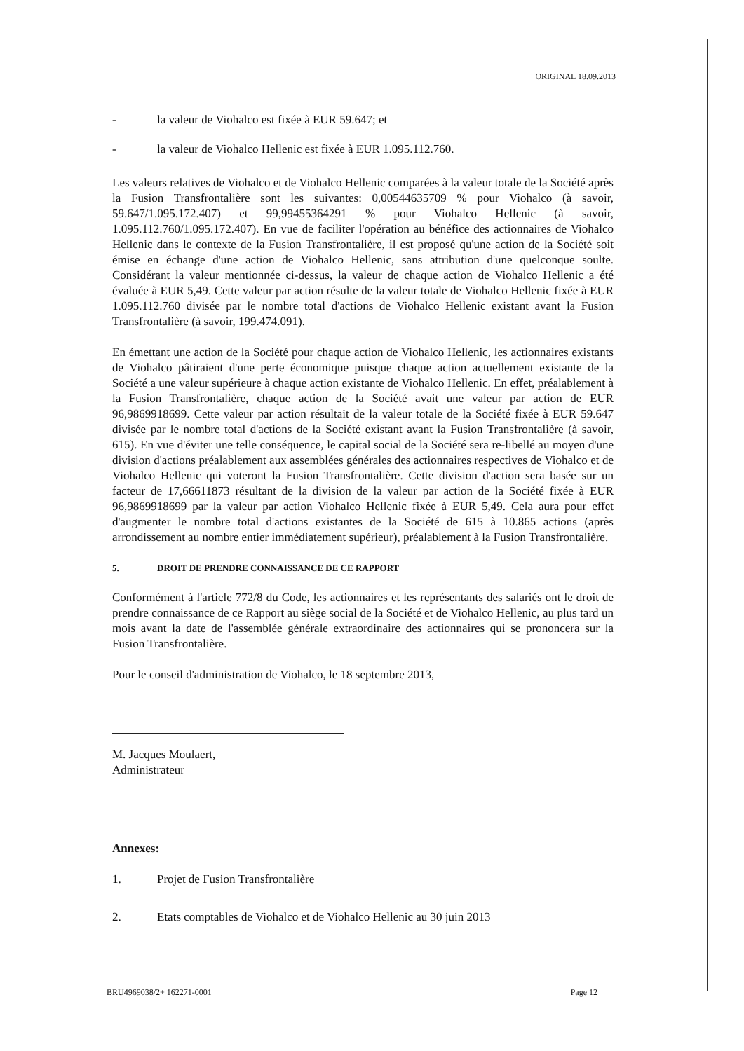ORIGINAL 18.09.2013
- la valeur de Viohalco est fixée à EUR 59.647; et
- la valeur de Viohalco Hellenic est fixée à EUR 1.095.112.760.
Les valeurs relatives de Viohalco et de Viohalco Hellenic comparées à la valeur totale de la Société après la Fusion Transfrontalière sont les suivantes: 0,00544635709 % pour Viohalco (à savoir, 59.647/1.095.172.407) et 99,99455364291 % pour Viohalco Hellenic (à savoir, 1.095.112.760/1.095.172.407). En vue de faciliter l'opération au bénéfice des actionnaires de Viohalco Hellenic dans le contexte de la Fusion Transfrontalière, il est proposé qu'une action de la Société soit émise en échange d'une action de Viohalco Hellenic, sans attribution d'une quelconque soulte. Considérant la valeur mentionnée ci-dessus, la valeur de chaque action de Viohalco Hellenic a été évaluée à EUR 5,49. Cette valeur par action résulte de la valeur totale de Viohalco Hellenic fixée à EUR 1.095.112.760 divisée par le nombre total d'actions de Viohalco Hellenic existant avant la Fusion Transfrontalière (à savoir, 199.474.091).
En émettant une action de la Société pour chaque action de Viohalco Hellenic, les actionnaires existants de Viohalco pâtiraient d'une perte économique puisque chaque action actuellement existante de la Société a une valeur supérieure à chaque action existante de Viohalco Hellenic. En effet, préalablement à la Fusion Transfrontalière, chaque action de la Société avait une valeur par action de EUR 96,9869918699. Cette valeur par action résultait de la valeur totale de la Société fixée à EUR 59.647 divisée par le nombre total d'actions de la Société existant avant la Fusion Transfrontalière (à savoir, 615). En vue d'éviter une telle conséquence, le capital social de la Société sera re-libellé au moyen d'une division d'actions préalablement aux assemblées générales des actionnaires respectives de Viohalco et de Viohalco Hellenic qui voteront la Fusion Transfrontalière. Cette division d'action sera basée sur un facteur de 17,66611873 résultant de la division de la valeur par action de la Société fixée à EUR 96,9869918699 par la valeur par action Viohalco Hellenic fixée à EUR 5,49. Cela aura pour effet d'augmenter le nombre total d'actions existantes de la Société de 615 à 10.865 actions (après arrondissement au nombre entier immédiatement supérieur), préalablement à la Fusion Transfrontalière.
5. DROIT DE PRENDRE CONNAISSANCE DE CE RAPPORT
Conformément à l'article 772/8 du Code, les actionnaires et les représentants des salariés ont le droit de prendre connaissance de ce Rapport au siège social de la Société et de Viohalco Hellenic, au plus tard un mois avant la date de l'assemblée générale extraordinaire des actionnaires qui se prononcera sur la Fusion Transfrontalière.
Pour le conseil d'administration de Viohalco, le 18 septembre 2013,
M. Jacques Moulaert,
Administrateur
Annexes:
1. Projet de Fusion Transfrontalière
2. Etats comptables de Viohalco et de Viohalco Hellenic au 30 juin 2013
BRU4969038/2+ 162271-0001 Page 12